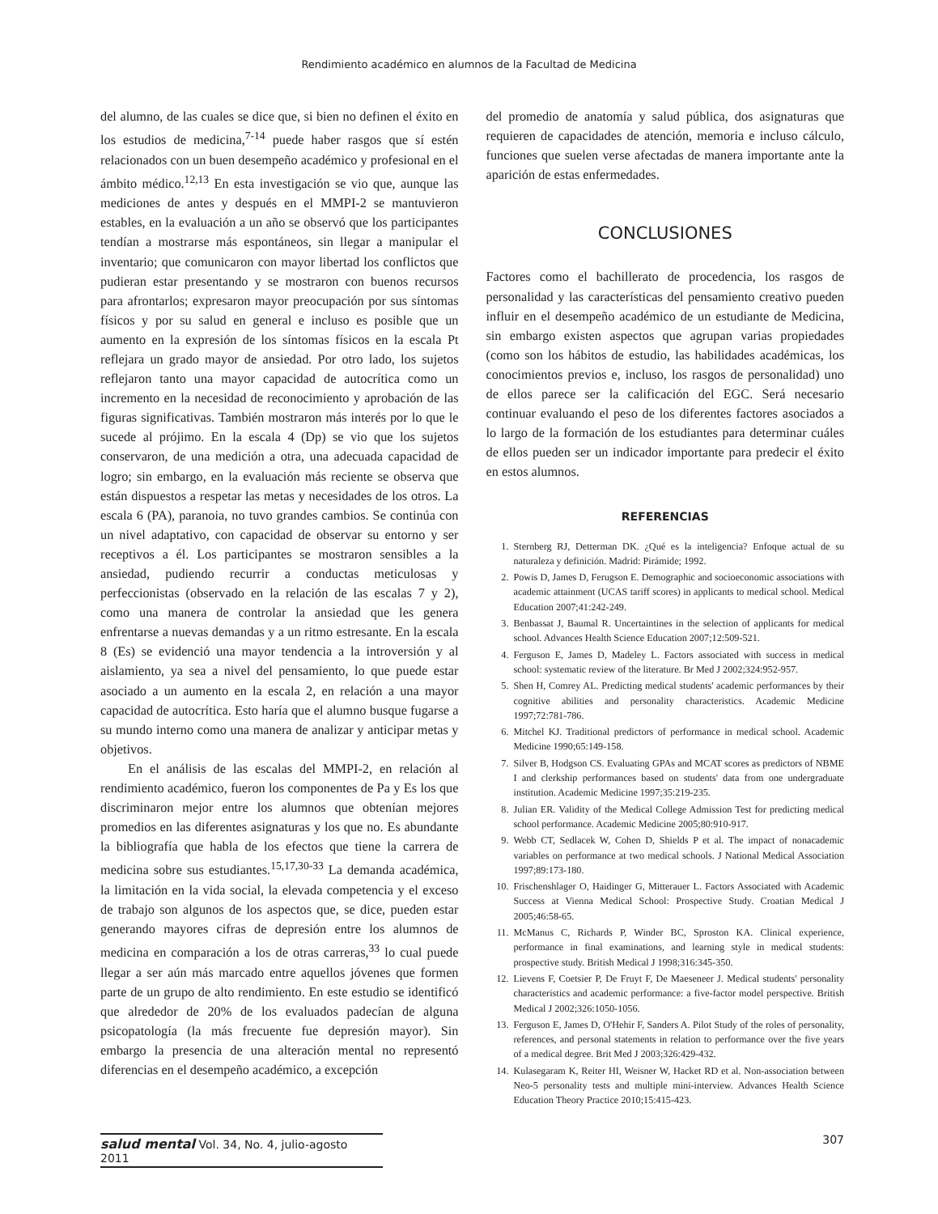Rendimiento académico en alumnos de la Facultad de Medicina
del alumno, de las cuales se dice que, si bien no definen el éxito en los estudios de medicina,<sup>7-14</sup> puede haber rasgos que sí estén relacionados con un buen desempeño académico y profesional en el ámbito médico.<sup>12,13</sup> En esta investigación se vio que, aunque las mediciones de antes y después en el MMPI-2 se mantuvieron estables, en la evaluación a un año se observó que los participantes tendían a mostrarse más espontáneos, sin llegar a manipular el inventario; que comunicaron con mayor libertad los conflictos que pudieran estar presentando y se mostraron con buenos recursos para afrontarlos; expresaron mayor preocupación por sus síntomas físicos y por su salud en general e incluso es posible que un aumento en la expresión de los síntomas físicos en la escala Pt reflejara un grado mayor de ansiedad. Por otro lado, los sujetos reflejaron tanto una mayor capacidad de autocrítica como un incremento en la necesidad de reconocimiento y aprobación de las figuras significativas. También mostraron más interés por lo que le sucede al prójimo. En la escala 4 (Dp) se vio que los sujetos conservaron, de una medición a otra, una adecuada capacidad de logro; sin embargo, en la evaluación más reciente se observa que están dispuestos a respetar las metas y necesidades de los otros. La escala 6 (PA), paranoia, no tuvo grandes cambios. Se continúa con un nivel adaptativo, con capacidad de observar su entorno y ser receptivos a él. Los participantes se mostraron sensibles a la ansiedad, pudiendo recurrir a conductas meticulosas y perfeccionistas (observado en la relación de las escalas 7 y 2), como una manera de controlar la ansiedad que les genera enfrentarse a nuevas demandas y a un ritmo estresante. En la escala 8 (Es) se evidenció una mayor tendencia a la introversión y al aislamiento, ya sea a nivel del pensamiento, lo que puede estar asociado a un aumento en la escala 2, en relación a una mayor capacidad de autocrítica. Esto haría que el alumno busque fugarse a su mundo interno como una manera de analizar y anticipar metas y objetivos.
En el análisis de las escalas del MMPI-2, en relación al rendimiento académico, fueron los componentes de Pa y Es los que discriminaron mejor entre los alumnos que obtenían mejores promedios en las diferentes asignaturas y los que no. Es abundante la bibliografía que habla de los efectos que tiene la carrera de medicina sobre sus estudiantes.<sup>15,17,30-33</sup> La demanda académica, la limitación en la vida social, la elevada competencia y el exceso de trabajo son algunos de los aspectos que, se dice, pueden estar generando mayores cifras de depresión entre los alumnos de medicina en comparación a los de otras carreras,<sup>33</sup> lo cual puede llegar a ser aún más marcado entre aquellos jóvenes que formen parte de un grupo de alto rendimiento. En este estudio se identificó que alrededor de 20% de los evaluados padecían de alguna psicopatología (la más frecuente fue depresión mayor). Sin embargo la presencia de una alteración mental no representó diferencias en el desempeño académico, a excepción
del promedio de anatomía y salud pública, dos asignaturas que requieren de capacidades de atención, memoria e incluso cálculo, funciones que suelen verse afectadas de manera importante ante la aparición de estas enfermedades.
CONCLUSIONES
Factores como el bachillerato de procedencia, los rasgos de personalidad y las características del pensamiento creativo pueden influir en el desempeño académico de un estudiante de Medicina, sin embargo existen aspectos que agrupan varias propiedades (como son los hábitos de estudio, las habilidades académicas, los conocimientos previos e, incluso, los rasgos de personalidad) uno de ellos parece ser la calificación del EGC. Será necesario continuar evaluando el peso de los diferentes factores asociados a lo largo de la formación de los estudiantes para determinar cuáles de ellos pueden ser un indicador importante para predecir el éxito en estos alumnos.
REFERENCIAS
1. Sternberg RJ, Detterman DK. ¿Qué es la inteligencia? Enfoque actual de su naturaleza y definición. Madrid: Pirámide; 1992.
2. Powis D, James D, Ferugson E. Demographic and socioeconomic associations with academic attainment (UCAS tariff scores) in applicants to medical school. Medical Education 2007;41:242-249.
3. Benbassat J, Baumal R. Uncertaintines in the selection of applicants for medical school. Advances Health Science Education 2007;12:509-521.
4. Ferguson E, James D, Madeley L. Factors associated with success in medical school: systematic review of the literature. Br Med J 2002;324:952-957.
5. Shen H, Comrey AL. Predicting medical students' academic performances by their cognitive abilities and personality characteristics. Academic Medicine 1997;72:781-786.
6. Mitchel KJ. Traditional predictors of performance in medical school. Academic Medicine 1990;65:149-158.
7. Silver B, Hodgson CS. Evaluating GPAs and MCAT scores as predictors of NBME I and clerkship performances based on students' data from one undergraduate institution. Academic Medicine 1997;35:219-235.
8. Julian ER. Validity of the Medical College Admission Test for predicting medical school performance. Academic Medicine 2005;80:910-917.
9. Webb CT, Sedlacek W, Cohen D, Shields P et al. The impact of nonacademic variables on performance at two medical schools. J National Medical Association 1997;89:173-180.
10. Frischenshlager O, Haidinger G, Mitterauer L. Factors Associated with Academic Success at Vienna Medical School: Prospective Study. Croatian Medical J 2005;46:58-65.
11. McManus C, Richards P, Winder BC, Sproston KA. Clinical experience, performance in final examinations, and learning style in medical students: prospective study. British Medical J 1998;316:345-350.
12. Lievens F, Coetsier P, De Fruyt F, De Maeseneer J. Medical students' personality characteristics and academic performance: a five-factor model perspective. British Medical J 2002;326:1050-1056.
13. Ferguson E, James D, O'Hehir F, Sanders A. Pilot Study of the roles of personality, references, and personal statements in relation to performance over the five years of a medical degree. Brit Med J 2003;326:429-432.
14. Kulasegaram K, Reiter HI, Weisner W, Hacket RD et al. Non-association between Neo-5 personality tests and multiple mini-interview. Advances Health Science Education Theory Practice 2010;15:415-423.
salud mental Vol. 34, No. 4, julio-agosto 2011
307